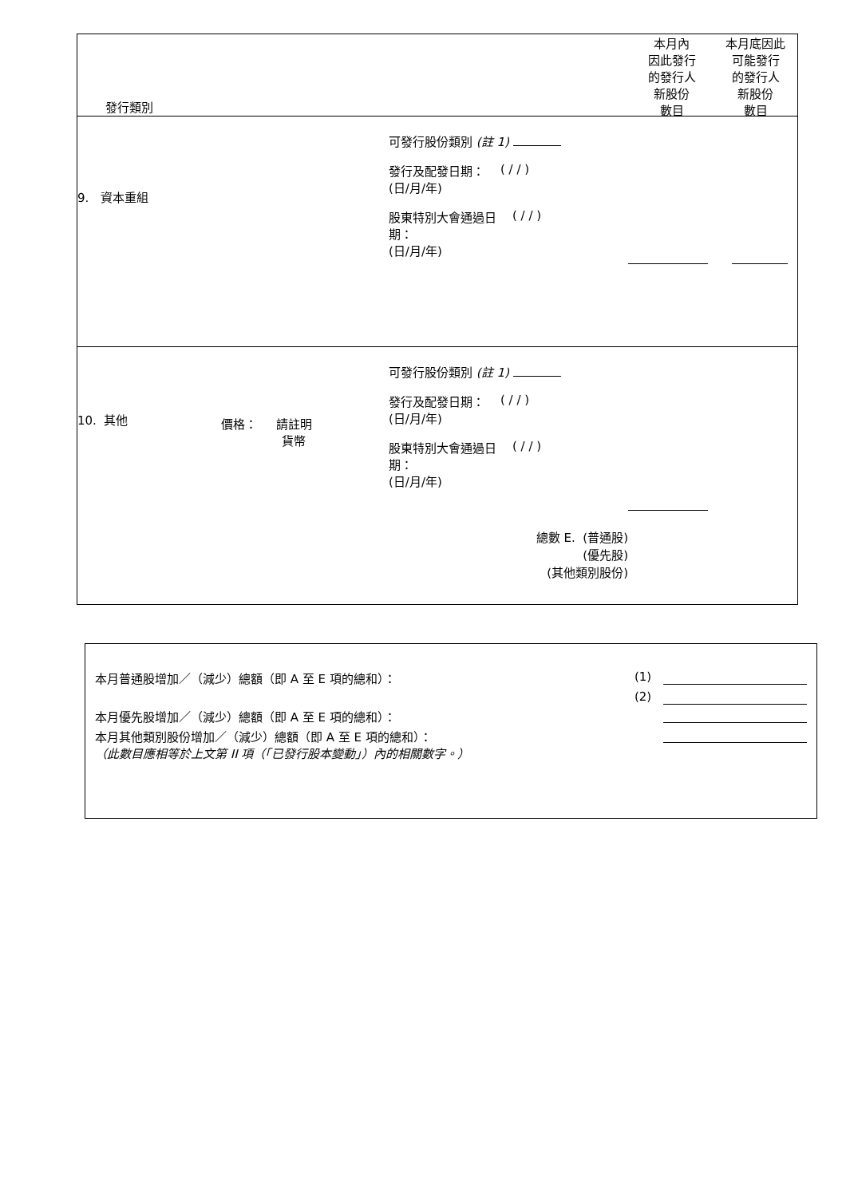發行類別
本月內
因此發行
的發行人
新股份
數目
本月底因此
可能發行
的發行人
新股份
數目
9. 資本重組
可發行股份類別 (註 1)
發行及配發日期：
(日/月/年) ( / / )
股東特別大會通過日
期：
(日/月/年) ( / / )
10. 其他
價格： 請註明
貨幣
可發行股份類別 (註 1)
發行及配發日期：
(日/月/年) ( / / )
股東特別大會通過日
期：
(日/月/年) ( / / )
總數 E. (普通股)
(優先股)
(其他類別股份)
| 本月普通股增加／（減少）總額（即 A 至 E 項的總和）： | (1) | |
| | (2) | |
| 本月優先股增加／（減少）總額（即 A 至 E 項的總和）： | | |
| 本月其他類別股份增加／（減少）總額（即 A 至 E 項的總和）： （此數目應相等於上文第 II 項（「已發行股本變動」）內的相關數字。） | | |